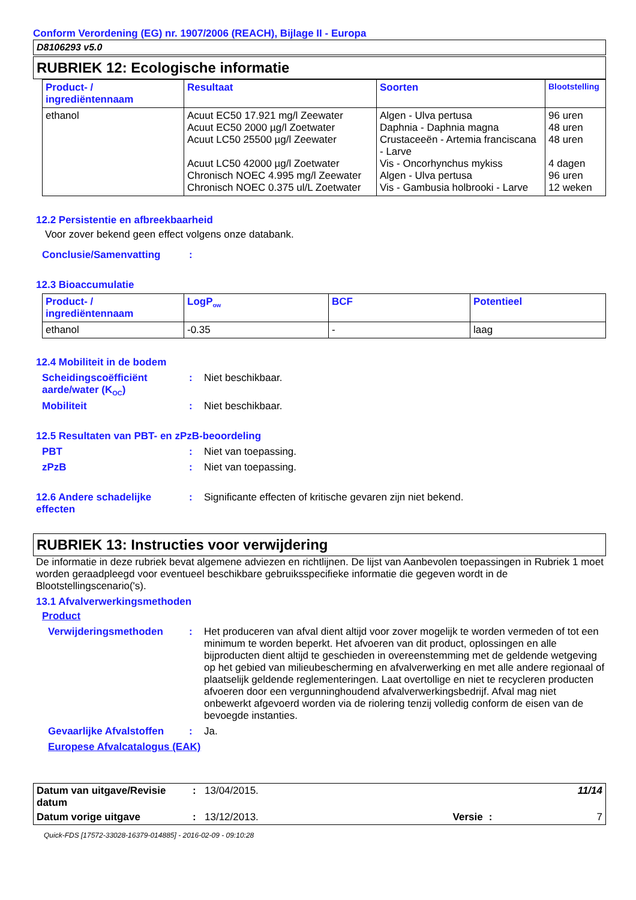Conform Verordening (EG) nr. 1907/2006 (REACH), Bijlage II - Europa
D8106293 v5.0
RUBRIEK 12: Ecologische informatie
| Product- / ingrediëntennaam | Resultaat | Soorten | Blootstelling |
| --- | --- | --- | --- |
| ethanol | Acuut EC50 17.921 mg/l Zeewater Acuut EC50 2000 µg/l Zoetwater Acuut LC50 25500 µg/l Zeewater Acuut LC50 42000 µg/l Zoetwater Chronisch NOEC 4.995 mg/l Zeewater Chronisch NOEC 0.375 ul/L Zoetwater | Algen - Ulva pertusa Daphnia - Daphnia magna Crustaceeën - Artemia franciscana - Larve Vis - Oncorhynchus mykiss Algen - Ulva pertusa Vis - Gambusia holbrooki - Larve | 96 uren 48 uren 48 uren 4 dagen 96 uren 12 weken |
12.2 Persistentie en afbreekbaarheid
Voor zover bekend geen effect volgens onze databank.
Conclusie/Samenvatting:
12.3 Bioaccumulatie
| Product- / ingrediëntennaam | LogP<sub>ow</sub> | BCF | Potentieel |
| --- | --- | --- | --- |
| ethanol | -0.35 | - | laag |
12.4 Mobiliteit in de bodem
Scheidingscoëfficiënt aarde/water (K<sub>OC</sub>): Niet beschikbaar.
Mobiliteit: Niet beschikbaar.
12.5 Resultaten van PBT- en zPzB-beoordeling
PBT: Niet van toepassing.
zPzB: Niet van toepassing.
12.6 Andere schadelijke effecten: Significante effecten of kritische gevaren zijn niet bekend.
RUBRIEK 13: Instructies voor verwijdering
De informatie in deze rubriek bevat algemene adviezen en richtlijnen. De lijst van Aanbevolen toepassingen in Rubriek 1 moet worden geraadpleegd voor eventueel beschikbare gebruiksspecifieke informatie die gegeven wordt in de Blootstellingscenario('s).
13.1 Afvalverwerkingsmethoden
Product
Verwijderingsmethoden: Het produceren van afval dient altijd voor zover mogelijk te worden vermeden of tot een minimum te worden beperkt. Het afvoeren van dit product, oplossingen en alle bijproducten dient altijd te geschieden in overeenstemming met de geldende wetgeving op het gebied van milieubescherming en afvalverwerking en met alle andere regionaal of plaatselijk geldende reglementeringen. Laat overtollige en niet te recycleren producten afvoeren door een vergunninghoudend afvalverwerkingsbedrijf. Afval mag niet onbewerkt afgevoerd worden via de riolering tenzij volledig conform de eisen van de bevoegde instanties.
Gevaarlijke Afvalstoffen: Ja.
Europese Afvalcatalogus (EAK)
| Datum van uitgave/Revisie datum | : | 13/04/2015. | | | 11/14 |
| Datum vorige uitgave | : | 13/12/2013. | Versie | : | 7 |
Quick-FDS [17572-33028-16379-014885] - 2016-02-09 - 09:10:28